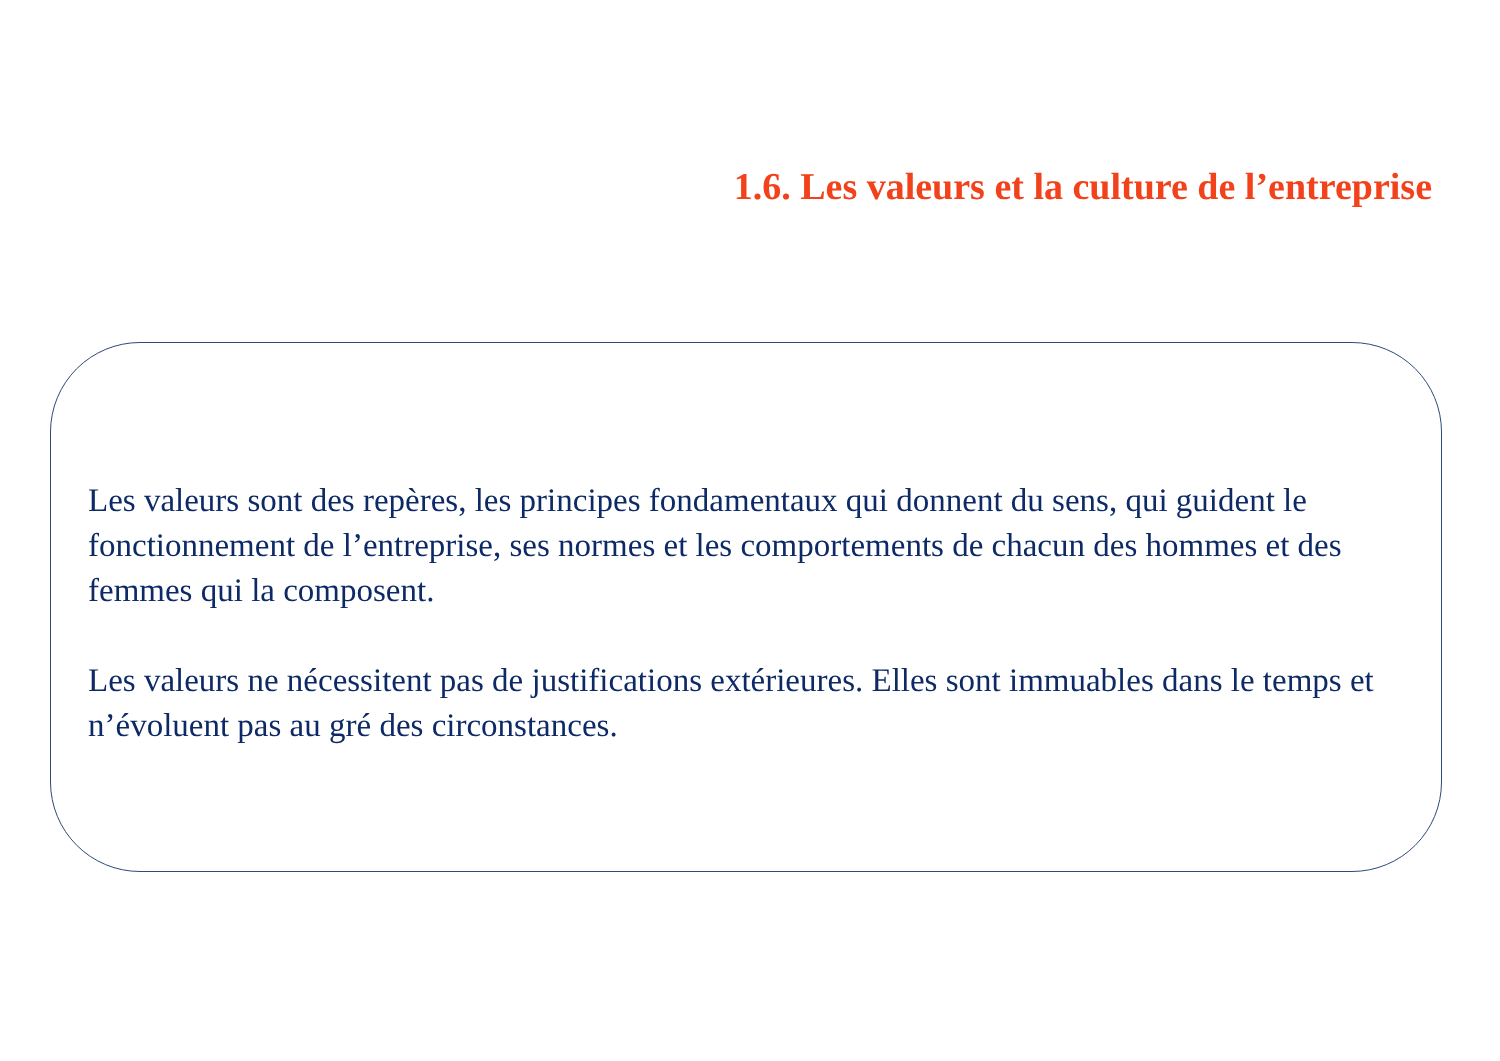1.6. Les valeurs et la culture de l’entreprise
Les valeurs sont des repères, les principes fondamentaux qui donnent du sens, qui guident le fonctionnement de l’entreprise, ses normes et les comportements de chacun des hommes et des femmes qui la composent.
Les valeurs ne nécessitent pas de justifications extérieures. Elles sont immuables dans le temps et n’évoluent pas au gré des circonstances.